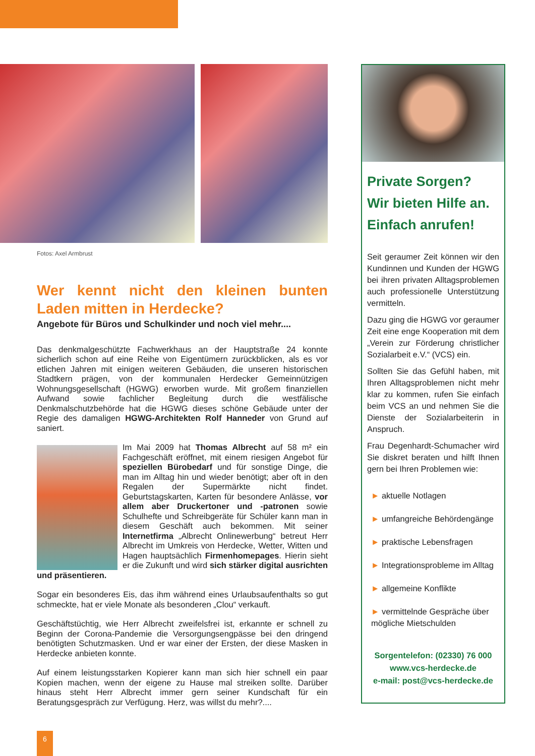Fotos: Axel Armbrust
Wer kennt nicht den kleinen bunten Laden mitten in Herdecke?
Angebote für Büros und Schulkinder und noch viel mehr....
Das denkmalgeschützte Fachwerkhaus an der Hauptstraße 24 konnte sicherlich schon auf eine Reihe von Eigentümern zurückblicken, als es vor etlichen Jahren mit einigen weiteren Gebäuden, die unseren historischen Stadtkern prägen, von der kommunalen Herdecker Gemeinnützigen Wohnungsgesellschaft (HGWG) erworben wurde. Mit großem finanziellen Aufwand sowie fachlicher Begleitung durch die westfälische Denkmalschutzbehörde hat die HGWG dieses schöne Gebäude unter der Regie des damaligen HGWG-Architekten Rolf Hanneder von Grund auf saniert.
Im Mai 2009 hat Thomas Albrecht auf 58 m² ein Fachgeschäft eröffnet, mit einem riesigen Angebot für speziellen Bürobedarf und für sonstige Dinge, die man im Alltag hin und wieder benötigt; aber oft in den Regalen der Supermärkte nicht findet. Geburtstagskarten, Karten für besondere Anlässe, vor allem aber Druckertoner und -patronen sowie Schulhefte und Schreibgeräte für Schüler kann man in diesem Geschäft auch bekommen. Mit seiner Internetfirma „Albrecht Onlinewerbung“ betreut Herr Albrecht im Umkreis von Herdecke, Wetter, Witten und Hagen hauptsächlich Firmenhomepages. Hierin sieht er die Zukunft und wird sich stärker digital ausrichten und präsentieren.
Sogar ein besonderes Eis, das ihm während eines Urlaubsaufenthalts so gut schmeckte, hat er viele Monate als besonderen „Clou“ verkauft.
Geschäftstüchtig, wie Herr Albrecht zweifelsfrei ist, erkannte er schnell zu Beginn der Corona-Pandemie die Versorgungsengpässe bei den dringend benötigten Schutzmasken. Und er war einer der Ersten, der diese Masken in Herdecke anbieten konnte.
Auf einem leistungsstarken Kopierer kann man sich hier schnell ein paar Kopien machen, wenn der eigene zu Hause mal streiken sollte. Darüber hinaus steht Herr Albrecht immer gern seiner Kundschaft für ein Beratungsgespräch zur Verfügung. Herz, was willst du mehr?....
Private Sorgen?
Wir bieten Hilfe an.
Einfach anrufen!
Seit geraumer Zeit können wir den Kundinnen und Kunden der HGWG bei ihren privaten Alltagsproblemen auch professionelle Unterstützung vermitteln.
Dazu ging die HGWG vor geraumer Zeit eine enge Kooperation mit dem „Verein zur Förderung christlicher Sozialarbeit e.V.“ (VCS) ein.
Sollten Sie das Gefühl haben, mit Ihren Alltagsproblemen nicht mehr klar zu kommen, rufen Sie einfach beim VCS an und nehmen Sie die Dienste der Sozialarbeiterin in Anspruch.
Frau Degenhardt-Schumacher wird Sie diskret beraten und hilft Ihnen gern bei Ihren Problemen wie:
► aktuelle Notlagen
► umfangreiche Behördengänge
► praktische Lebensfragen
► Integrationsprobleme im Alltag
► allgemeine Konflikte
► vermittelnde Gespräche über mögliche Mietschulden
Sorgentelefon: (02330) 76 000
www.vcs-herdecke.de
e-mail: post@vcs-herdecke.de
6